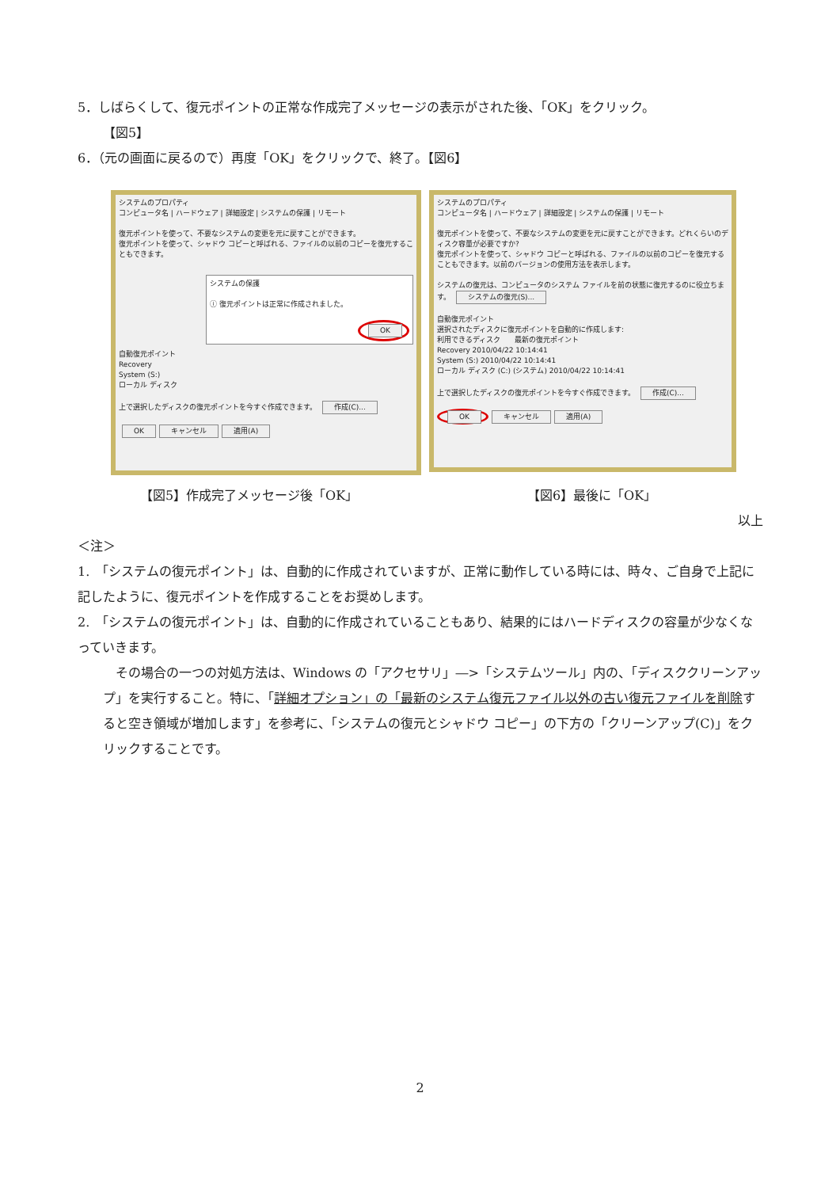5．しばらくして、復元ポイントの正常な作成完了メッセージの表示がされた後、「OK」をクリック。
【図5】
6．（元の画面に戻るので）再度「OK」をクリックで、終了。【図6】
システムのプロパティ
コンピュータ名 | ハードウェア | 詳細設定 | システムの保護 | リモート
復元ポイントを使って、不要なシステムの変更を元に戻すことができます。
復元ポイントを使って、シャドウ コピーと呼ばれる、ファイルの以前のコピーを復元することもできます。
システムの保護
ⓘ 復元ポイントは正常に作成されました。
OK
自動復元ポイント
Recovery
System (S:)
ローカル ディスク
上で選択したディスクの復元ポイントを今すぐ作成できます。 作成(C)...
OK キャンセル 適用(A)
システムのプロパティ
コンピュータ名 | ハードウェア | 詳細設定 | システムの保護 | リモート
復元ポイントを使って、不要なシステムの変更を元に戻すことができます。どれくらいのディスク容量が必要ですか?
復元ポイントを使って、シャドウ コピーと呼ばれる、ファイルの以前のコピーを復元することもできます。以前のバージョンの使用方法を表示します。
システムの復元は、コンピュータのシステム ファイルを前の状態に復元するのに役立ちます。 システムの復元(S)...
自動復元ポイント
選択されたディスクに復元ポイントを自動的に作成します:
利用できるディスク　　最新の復元ポイント
Recovery 2010/04/22 10:14:41
System (S:) 2010/04/22 10:14:41
ローカル ディスク (C:) (システム) 2010/04/22 10:14:41
上で選択したディスクの復元ポイントを今すぐ作成できます。 作成(C)...
OK キャンセル 適用(A)
【図5】作成完了メッセージ後「OK」 【図6】最後に「OK」
以上
＜注＞
1.　「システムの復元ポイント」は、自動的に作成されていますが、正常に動作している時には、時々、ご自身で上記に記したように、復元ポイントを作成することをお奨めします。
2.　「システムの復元ポイント」は、自動的に作成されていることもあり、結果的にはハードディスクの容量が少なくなっていきます。
　その場合の一つの対処方法は、Windows の「アクセサリ」―>「システムツール」内の、「ディスククリーンアップ」を実行すること。特に、「詳細オプション」の「最新のシステム復元ファイル以外の古い復元ファイルを削除すると空き領域が増加します」を参考に、「システムの復元とシャドウ コピー」の下方の「クリーンアップ(C)」をクリックすることです。
2